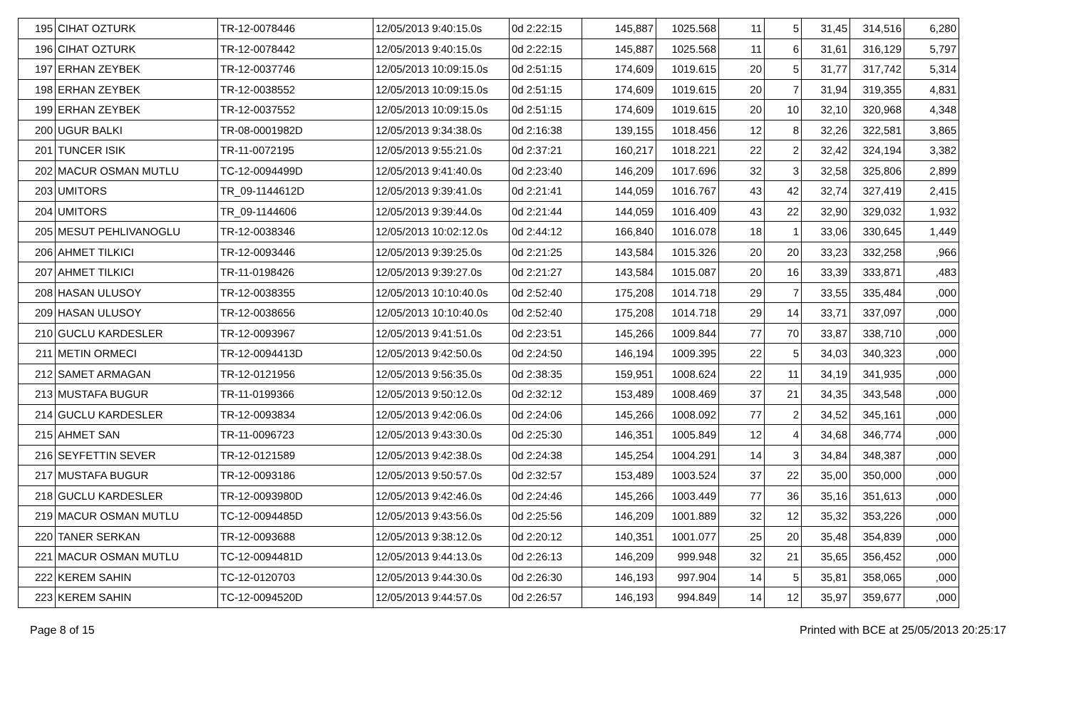| 195 | CIHAT OZTURK | TR-12-0078446 | 12/05/2013 9:40:15.0s | 0d 2:22:15 | 145,887 | 1025.568 | 11 | 5 | 31,45 | 314,516 | 6,280 |
| 196 | CIHAT OZTURK | TR-12-0078442 | 12/05/2013 9:40:15.0s | 0d 2:22:15 | 145,887 | 1025.568 | 11 | 6 | 31,61 | 316,129 | 5,797 |
| 197 | ERHAN ZEYBEK | TR-12-0037746 | 12/05/2013 10:09:15.0s | 0d 2:51:15 | 174,609 | 1019.615 | 20 | 5 | 31,77 | 317,742 | 5,314 |
| 198 | ERHAN ZEYBEK | TR-12-0038552 | 12/05/2013 10:09:15.0s | 0d 2:51:15 | 174,609 | 1019.615 | 20 | 7 | 31,94 | 319,355 | 4,831 |
| 199 | ERHAN ZEYBEK | TR-12-0037552 | 12/05/2013 10:09:15.0s | 0d 2:51:15 | 174,609 | 1019.615 | 20 | 10 | 32,10 | 320,968 | 4,348 |
| 200 | UGUR BALKI | TR-08-0001982D | 12/05/2013 9:34:38.0s | 0d 2:16:38 | 139,155 | 1018.456 | 12 | 8 | 32,26 | 322,581 | 3,865 |
| 201 | TUNCER ISIK | TR-11-0072195 | 12/05/2013 9:55:21.0s | 0d 2:37:21 | 160,217 | 1018.221 | 22 | 2 | 32,42 | 324,194 | 3,382 |
| 202 | MACUR OSMAN MUTLU | TC-12-0094499D | 12/05/2013 9:41:40.0s | 0d 2:23:40 | 146,209 | 1017.696 | 32 | 3 | 32,58 | 325,806 | 2,899 |
| 203 | UMITORS | TR_09-1144612D | 12/05/2013 9:39:41.0s | 0d 2:21:41 | 144,059 | 1016.767 | 43 | 42 | 32,74 | 327,419 | 2,415 |
| 204 | UMITORS | TR_09-1144606 | 12/05/2013 9:39:44.0s | 0d 2:21:44 | 144,059 | 1016.409 | 43 | 22 | 32,90 | 329,032 | 1,932 |
| 205 | MESUT PEHLIVANOGLU | TR-12-0038346 | 12/05/2013 10:02:12.0s | 0d 2:44:12 | 166,840 | 1016.078 | 18 | 1 | 33,06 | 330,645 | 1,449 |
| 206 | AHMET TILKICI | TR-12-0093446 | 12/05/2013 9:39:25.0s | 0d 2:21:25 | 143,584 | 1015.326 | 20 | 20 | 33,23 | 332,258 | ,966 |
| 207 | AHMET TILKICI | TR-11-0198426 | 12/05/2013 9:39:27.0s | 0d 2:21:27 | 143,584 | 1015.087 | 20 | 16 | 33,39 | 333,871 | ,483 |
| 208 | HASAN ULUSOY | TR-12-0038355 | 12/05/2013 10:10:40.0s | 0d 2:52:40 | 175,208 | 1014.718 | 29 | 7 | 33,55 | 335,484 | ,000 |
| 209 | HASAN ULUSOY | TR-12-0038656 | 12/05/2013 10:10:40.0s | 0d 2:52:40 | 175,208 | 1014.718 | 29 | 14 | 33,71 | 337,097 | ,000 |
| 210 | GUCLU KARDESLER | TR-12-0093967 | 12/05/2013 9:41:51.0s | 0d 2:23:51 | 145,266 | 1009.844 | 77 | 70 | 33,87 | 338,710 | ,000 |
| 211 | METIN ORMECI | TR-12-0094413D | 12/05/2013 9:42:50.0s | 0d 2:24:50 | 146,194 | 1009.395 | 22 | 5 | 34,03 | 340,323 | ,000 |
| 212 | SAMET ARMAGAN | TR-12-0121956 | 12/05/2013 9:56:35.0s | 0d 2:38:35 | 159,951 | 1008.624 | 22 | 11 | 34,19 | 341,935 | ,000 |
| 213 | MUSTAFA BUGUR | TR-11-0199366 | 12/05/2013 9:50:12.0s | 0d 2:32:12 | 153,489 | 1008.469 | 37 | 21 | 34,35 | 343,548 | ,000 |
| 214 | GUCLU KARDESLER | TR-12-0093834 | 12/05/2013 9:42:06.0s | 0d 2:24:06 | 145,266 | 1008.092 | 77 | 2 | 34,52 | 345,161 | ,000 |
| 215 | AHMET SAN | TR-11-0096723 | 12/05/2013 9:43:30.0s | 0d 2:25:30 | 146,351 | 1005.849 | 12 | 4 | 34,68 | 346,774 | ,000 |
| 216 | SEYFETTIN SEVER | TR-12-0121589 | 12/05/2013 9:42:38.0s | 0d 2:24:38 | 145,254 | 1004.291 | 14 | 3 | 34,84 | 348,387 | ,000 |
| 217 | MUSTAFA BUGUR | TR-12-0093186 | 12/05/2013 9:50:57.0s | 0d 2:32:57 | 153,489 | 1003.524 | 37 | 22 | 35,00 | 350,000 | ,000 |
| 218 | GUCLU KARDESLER | TR-12-0093980D | 12/05/2013 9:42:46.0s | 0d 2:24:46 | 145,266 | 1003.449 | 77 | 36 | 35,16 | 351,613 | ,000 |
| 219 | MACUR OSMAN MUTLU | TC-12-0094485D | 12/05/2013 9:43:56.0s | 0d 2:25:56 | 146,209 | 1001.889 | 32 | 12 | 35,32 | 353,226 | ,000 |
| 220 | TANER SERKAN | TR-12-0093688 | 12/05/2013 9:38:12.0s | 0d 2:20:12 | 140,351 | 1001.077 | 25 | 20 | 35,48 | 354,839 | ,000 |
| 221 | MACUR OSMAN MUTLU | TC-12-0094481D | 12/05/2013 9:44:13.0s | 0d 2:26:13 | 146,209 | 999.948 | 32 | 21 | 35,65 | 356,452 | ,000 |
| 222 | KEREM SAHIN | TC-12-0120703 | 12/05/2013 9:44:30.0s | 0d 2:26:30 | 146,193 | 997.904 | 14 | 5 | 35,81 | 358,065 | ,000 |
| 223 | KEREM SAHIN | TC-12-0094520D | 12/05/2013 9:44:57.0s | 0d 2:26:57 | 146,193 | 994.849 | 14 | 12 | 35,97 | 359,677 | ,000 |
Page 8 of 15 Printed with BCE at 25/05/2013 20:25:17